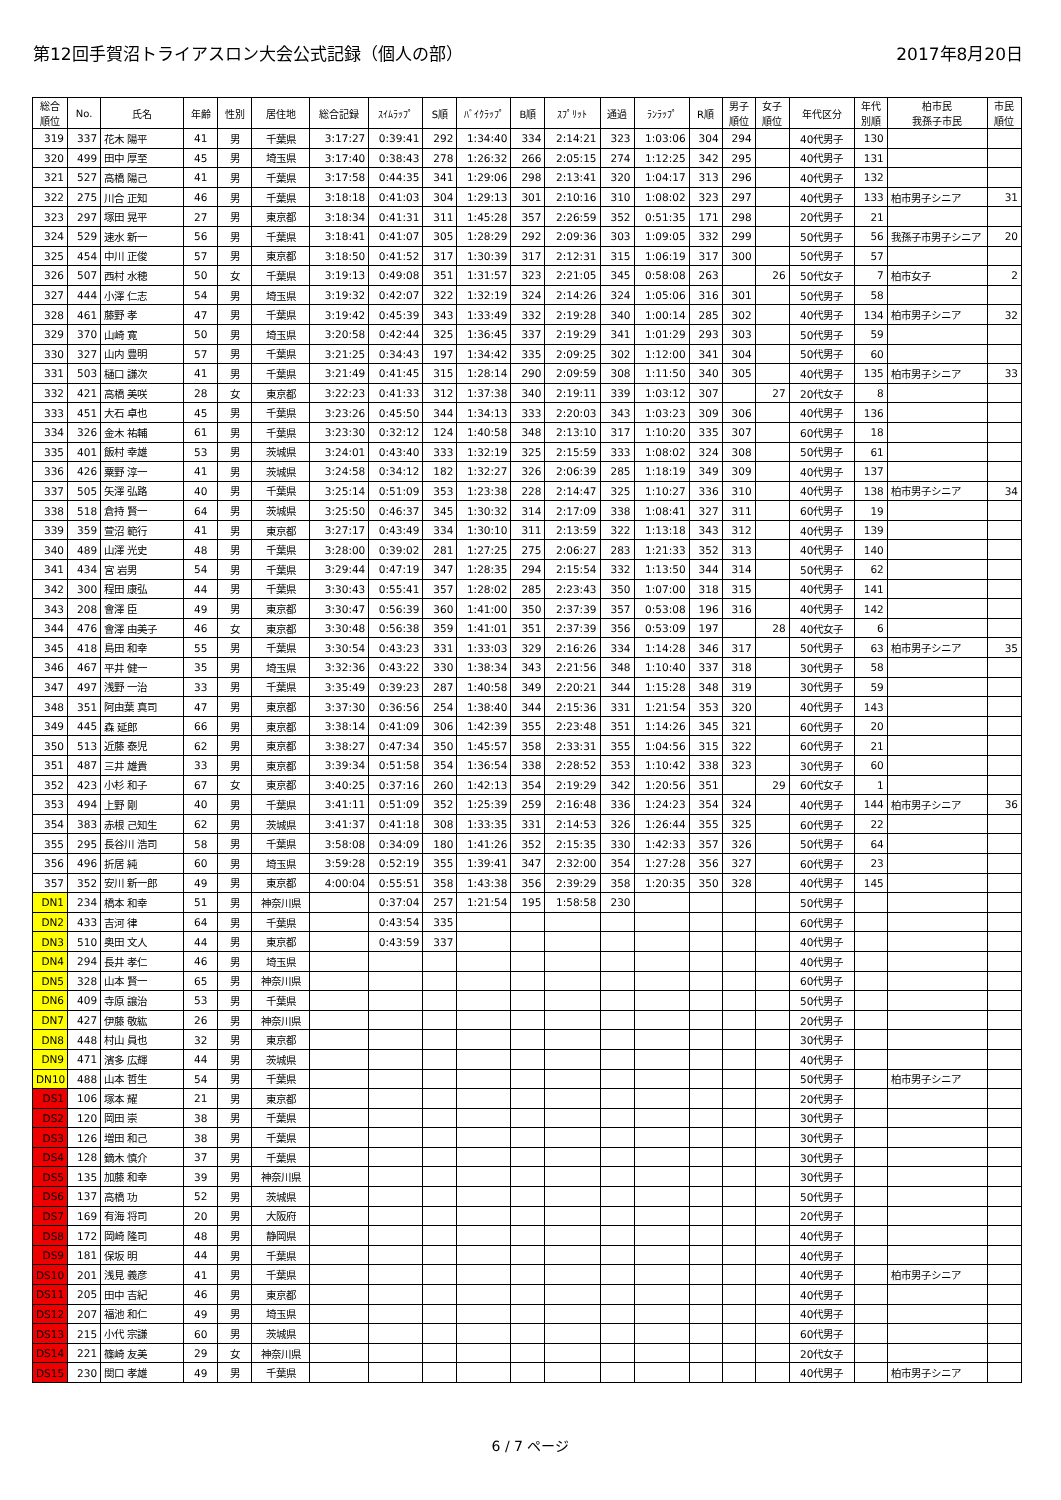第12回手賀沼トライアスロン大会公式記録（個人の部）
2017年8月20日
| 総合 順位 | No. | 氏名 | 年齢 | 性別 | 居住地 | 総合記録 | ｽｲﾑﾗｯﾌﾟ | S順 | ﾊﾞｲｸﾗｯﾌﾟ | B順 | ｽﾌﾟﾘｯﾄ | 通過 | ﾗﾝﾗｯﾌﾟ | R順 | 男子 順位 | 女子 順位 | 年代区分 | 年代 別順 | 柏市民 我孫子市民 | 市民 順位 |
| --- | --- | --- | --- | --- | --- | --- | --- | --- | --- | --- | --- | --- | --- | --- | --- | --- | --- | --- | --- | --- |
| 319 | 337 | 花木 陽平 | 41 | 男 | 千葉県 | 3:17:27 | 0:39:41 | 292 | 1:34:40 | 334 | 2:14:21 | 323 | 1:03:06 | 304 | 294 | | 40代男子 | 130 | | |
| 320 | 499 | 田中 厚至 | 45 | 男 | 埼玉県 | 3:17:40 | 0:38:43 | 278 | 1:26:32 | 266 | 2:05:15 | 274 | 1:12:25 | 342 | 295 | | 40代男子 | 131 | | |
| 321 | 527 | 高橋 陽己 | 41 | 男 | 千葉県 | 3:17:58 | 0:44:35 | 341 | 1:29:06 | 298 | 2:13:41 | 320 | 1:04:17 | 313 | 296 | | 40代男子 | 132 | | |
| 322 | 275 | 川合 正知 | 46 | 男 | 千葉県 | 3:18:18 | 0:41:03 | 304 | 1:29:13 | 301 | 2:10:16 | 310 | 1:08:02 | 323 | 297 | | 40代男子 | 133 | 柏市男子シニア | 31 |
| 323 | 297 | 塚田 晃平 | 27 | 男 | 東京都 | 3:18:34 | 0:41:31 | 311 | 1:45:28 | 357 | 2:26:59 | 352 | 0:51:35 | 171 | 298 | | 20代男子 | 21 | | |
| 324 | 529 | 速水 新一 | 56 | 男 | 千葉県 | 3:18:41 | 0:41:07 | 305 | 1:28:29 | 292 | 2:09:36 | 303 | 1:09:05 | 332 | 299 | | 50代男子 | 56 | 我孫子市男子シニア | 20 |
| 325 | 454 | 中川 正俊 | 57 | 男 | 東京都 | 3:18:50 | 0:41:52 | 317 | 1:30:39 | 317 | 2:12:31 | 315 | 1:06:19 | 317 | 300 | | 50代男子 | 57 | | |
| 326 | 507 | 西村 水穂 | 50 | 女 | 千葉県 | 3:19:13 | 0:49:08 | 351 | 1:31:57 | 323 | 2:21:05 | 345 | 0:58:08 | 263 | | 26 | 50代女子 | 7 | 柏市女子 | 2 |
| 327 | 444 | 小澤 仁志 | 54 | 男 | 埼玉県 | 3:19:32 | 0:42:07 | 322 | 1:32:19 | 324 | 2:14:26 | 324 | 1:05:06 | 316 | 301 | | 50代男子 | 58 | | |
| 328 | 461 | 藤野 孝 | 47 | 男 | 千葉県 | 3:19:42 | 0:45:39 | 343 | 1:33:49 | 332 | 2:19:28 | 340 | 1:00:14 | 285 | 302 | | 40代男子 | 134 | 柏市男子シニア | 32 |
| 329 | 370 | 山崎 寛 | 50 | 男 | 埼玉県 | 3:20:58 | 0:42:44 | 325 | 1:36:45 | 337 | 2:19:29 | 341 | 1:01:29 | 293 | 303 | | 50代男子 | 59 | | |
| 330 | 327 | 山内 豊明 | 57 | 男 | 千葉県 | 3:21:25 | 0:34:43 | 197 | 1:34:42 | 335 | 2:09:25 | 302 | 1:12:00 | 341 | 304 | | 50代男子 | 60 | | |
| 331 | 503 | 樋口 謙次 | 41 | 男 | 千葉県 | 3:21:49 | 0:41:45 | 315 | 1:28:14 | 290 | 2:09:59 | 308 | 1:11:50 | 340 | 305 | | 40代男子 | 135 | 柏市男子シニア | 33 |
| 332 | 421 | 高橋 美咲 | 28 | 女 | 東京都 | 3:22:23 | 0:41:33 | 312 | 1:37:38 | 340 | 2:19:11 | 339 | 1:03:12 | 307 | | 27 | 20代女子 | 8 | | |
| 333 | 451 | 大石 卓也 | 45 | 男 | 千葉県 | 3:23:26 | 0:45:50 | 344 | 1:34:13 | 333 | 2:20:03 | 343 | 1:03:23 | 309 | 306 | | 40代男子 | 136 | | |
| 334 | 326 | 金木 祐輔 | 61 | 男 | 千葉県 | 3:23:30 | 0:32:12 | 124 | 1:40:58 | 348 | 2:13:10 | 317 | 1:10:20 | 335 | 307 | | 60代男子 | 18 | | |
| 335 | 401 | 飯村 幸雄 | 53 | 男 | 茨城県 | 3:24:01 | 0:43:40 | 333 | 1:32:19 | 325 | 2:15:59 | 333 | 1:08:02 | 324 | 308 | | 50代男子 | 61 | | |
| 336 | 426 | 粟野 淳一 | 41 | 男 | 茨城県 | 3:24:58 | 0:34:12 | 182 | 1:32:27 | 326 | 2:06:39 | 285 | 1:18:19 | 349 | 309 | | 40代男子 | 137 | | |
| 337 | 505 | 矢澤 弘路 | 40 | 男 | 千葉県 | 3:25:14 | 0:51:09 | 353 | 1:23:38 | 228 | 2:14:47 | 325 | 1:10:27 | 336 | 310 | | 40代男子 | 138 | 柏市男子シニア | 34 |
| 338 | 518 | 倉持 賢一 | 64 | 男 | 茨城県 | 3:25:50 | 0:46:37 | 345 | 1:30:32 | 314 | 2:17:09 | 338 | 1:08:41 | 327 | 311 | | 60代男子 | 19 | | |
| 339 | 359 | 萱沼 範行 | 41 | 男 | 東京都 | 3:27:17 | 0:43:49 | 334 | 1:30:10 | 311 | 2:13:59 | 322 | 1:13:18 | 343 | 312 | | 40代男子 | 139 | | |
| 340 | 489 | 山澤 光史 | 48 | 男 | 千葉県 | 3:28:00 | 0:39:02 | 281 | 1:27:25 | 275 | 2:06:27 | 283 | 1:21:33 | 352 | 313 | | 40代男子 | 140 | | |
| 341 | 434 | 宮 岩男 | 54 | 男 | 千葉県 | 3:29:44 | 0:47:19 | 347 | 1:28:35 | 294 | 2:15:54 | 332 | 1:13:50 | 344 | 314 | | 50代男子 | 62 | | |
| 342 | 300 | 程田 康弘 | 44 | 男 | 千葉県 | 3:30:43 | 0:55:41 | 357 | 1:28:02 | 285 | 2:23:43 | 350 | 1:07:00 | 318 | 315 | | 40代男子 | 141 | | |
| 343 | 208 | 會澤 臣 | 49 | 男 | 東京都 | 3:30:47 | 0:56:39 | 360 | 1:41:00 | 350 | 2:37:39 | 357 | 0:53:08 | 196 | 316 | | 40代男子 | 142 | | |
| 344 | 476 | 會澤 由美子 | 46 | 女 | 東京都 | 3:30:48 | 0:56:38 | 359 | 1:41:01 | 351 | 2:37:39 | 356 | 0:53:09 | 197 | | 28 | 40代女子 | 6 | | |
| 345 | 418 | 島田 和幸 | 55 | 男 | 千葉県 | 3:30:54 | 0:43:23 | 331 | 1:33:03 | 329 | 2:16:26 | 334 | 1:14:28 | 346 | 317 | | 50代男子 | 63 | 柏市男子シニア | 35 |
| 346 | 467 | 平井 健一 | 35 | 男 | 埼玉県 | 3:32:36 | 0:43:22 | 330 | 1:38:34 | 343 | 2:21:56 | 348 | 1:10:40 | 337 | 318 | | 30代男子 | 58 | | |
| 347 | 497 | 浅野 一治 | 33 | 男 | 千葉県 | 3:35:49 | 0:39:23 | 287 | 1:40:58 | 349 | 2:20:21 | 344 | 1:15:28 | 348 | 319 | | 30代男子 | 59 | | |
| 348 | 351 | 阿由葉 真司 | 47 | 男 | 東京都 | 3:37:30 | 0:36:56 | 254 | 1:38:40 | 344 | 2:15:36 | 331 | 1:21:54 | 353 | 320 | | 40代男子 | 143 | | |
| 349 | 445 | 森 延郎 | 66 | 男 | 東京都 | 3:38:14 | 0:41:09 | 306 | 1:42:39 | 355 | 2:23:48 | 351 | 1:14:26 | 345 | 321 | | 60代男子 | 20 | | |
| 350 | 513 | 近藤 泰児 | 62 | 男 | 東京都 | 3:38:27 | 0:47:34 | 350 | 1:45:57 | 358 | 2:33:31 | 355 | 1:04:56 | 315 | 322 | | 60代男子 | 21 | | |
| 351 | 487 | 三井 雄貴 | 33 | 男 | 東京都 | 3:39:34 | 0:51:58 | 354 | 1:36:54 | 338 | 2:28:52 | 353 | 1:10:42 | 338 | 323 | | 30代男子 | 60 | | |
| 352 | 423 | 小杉 和子 | 67 | 女 | 東京都 | 3:40:25 | 0:37:16 | 260 | 1:42:13 | 354 | 2:19:29 | 342 | 1:20:56 | 351 | | 29 | 60代女子 | 1 | | |
| 353 | 494 | 上野 剛 | 40 | 男 | 千葉県 | 3:41:11 | 0:51:09 | 352 | 1:25:39 | 259 | 2:16:48 | 336 | 1:24:23 | 354 | 324 | | 40代男子 | 144 | 柏市男子シニア | 36 |
| 354 | 383 | 赤根 己知生 | 62 | 男 | 茨城県 | 3:41:37 | 0:41:18 | 308 | 1:33:35 | 331 | 2:14:53 | 326 | 1:26:44 | 355 | 325 | | 60代男子 | 22 | | |
| 355 | 295 | 長谷川 浩司 | 58 | 男 | 千葉県 | 3:58:08 | 0:34:09 | 180 | 1:41:26 | 352 | 2:15:35 | 330 | 1:42:33 | 357 | 326 | | 50代男子 | 64 | | |
| 356 | 496 | 折居 純 | 60 | 男 | 埼玉県 | 3:59:28 | 0:52:19 | 355 | 1:39:41 | 347 | 2:32:00 | 354 | 1:27:28 | 356 | 327 | | 60代男子 | 23 | | |
| 357 | 352 | 安川 新一郎 | 49 | 男 | 東京都 | 4:00:04 | 0:55:51 | 358 | 1:43:38 | 356 | 2:39:29 | 358 | 1:20:35 | 350 | 328 | | 40代男子 | 145 | | |
| DN1 | 234 | 橋本 和幸 | 51 | 男 | 神奈川県 | | 0:37:04 | 257 | 1:21:54 | 195 | 1:58:58 | 230 | | | | | 50代男子 | | | |
| DN2 | 433 | 吉河 律 | 64 | 男 | 千葉県 | | 0:43:54 | 335 | | | | | | | | | 60代男子 | | | |
| DN3 | 510 | 奥田 文人 | 44 | 男 | 東京都 | | 0:43:59 | 337 | | | | | | | | | 40代男子 | | | |
| DN4 | 294 | 長井 孝仁 | 46 | 男 | 埼玉県 | | | | | | | | | | | | 40代男子 | | | |
| DN5 | 328 | 山本 賢一 | 65 | 男 | 神奈川県 | | | | | | | | | | | | 60代男子 | | | |
| DN6 | 409 | 寺原 譲治 | 53 | 男 | 千葉県 | | | | | | | | | | | | 50代男子 | | | |
| DN7 | 427 | 伊藤 敬紘 | 26 | 男 | 神奈川県 | | | | | | | | | | | | 20代男子 | | | |
| DN8 | 448 | 村山 員也 | 32 | 男 | 東京都 | | | | | | | | | | | | 30代男子 | | | |
| DN9 | 471 | 濱多 広輝 | 44 | 男 | 茨城県 | | | | | | | | | | | | 40代男子 | | | |
| DN10 | 488 | 山本 哲生 | 54 | 男 | 千葉県 | | | | | | | | | | | | 50代男子 | | 柏市男子シニア | |
| DS1 | 106 | 塚本 耀 | 21 | 男 | 東京都 | | | | | | | | | | | | 20代男子 | | | |
| DS2 | 120 | 岡田 崇 | 38 | 男 | 千葉県 | | | | | | | | | | | | 30代男子 | | | |
| DS3 | 126 | 増田 和己 | 38 | 男 | 千葉県 | | | | | | | | | | | | 30代男子 | | | |
| DS4 | 128 | 鏑木 慎介 | 37 | 男 | 千葉県 | | | | | | | | | | | | 30代男子 | | | |
| DS5 | 135 | 加藤 和幸 | 39 | 男 | 神奈川県 | | | | | | | | | | | | 30代男子 | | | |
| DS6 | 137 | 高橋 功 | 52 | 男 | 茨城県 | | | | | | | | | | | | 50代男子 | | | |
| DS7 | 169 | 有海 将司 | 20 | 男 | 大阪府 | | | | | | | | | | | | 20代男子 | | | |
| DS8 | 172 | 岡崎 隆司 | 48 | 男 | 静岡県 | | | | | | | | | | | | 40代男子 | | | |
| DS9 | 181 | 保坂 明 | 44 | 男 | 千葉県 | | | | | | | | | | | | 40代男子 | | | |
| DS10 | 201 | 浅見 義彦 | 41 | 男 | 千葉県 | | | | | | | | | | | | 40代男子 | | 柏市男子シニア | |
| DS11 | 205 | 田中 吉紀 | 46 | 男 | 東京都 | | | | | | | | | | | | 40代男子 | | | |
| DS12 | 207 | 福池 和仁 | 49 | 男 | 埼玉県 | | | | | | | | | | | | 40代男子 | | | |
| DS13 | 215 | 小代 宗謙 | 60 | 男 | 茨城県 | | | | | | | | | | | | 60代男子 | | | |
| DS14 | 221 | 篠崎 友美 | 29 | 女 | 神奈川県 | | | | | | | | | | | | 20代女子 | | | |
| DS15 | 230 | 関口 孝雄 | 49 | 男 | 千葉県 | | | | | | | | | | | | 40代男子 | | 柏市男子シニア | |
6 / 7 ページ